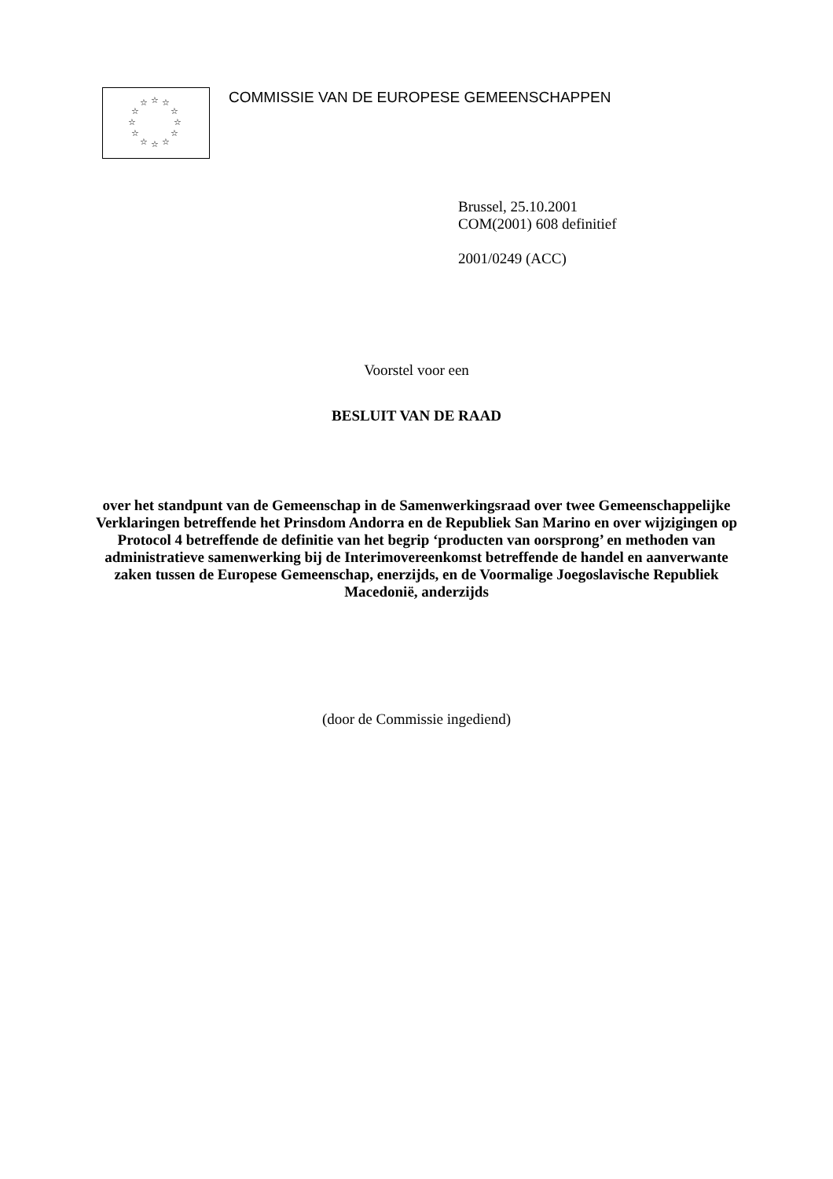☆ ☆ ☆
☆ ☆
☆ ☆
☆ ☆
☆ ☆ ☆
COMMISSIE VAN DE EUROPESE GEMEENSCHAPPEN
Brussel, 25.10.2001
COM(2001) 608 definitief
2001/0249 (ACC)
Voorstel voor een
BESLUIT VAN DE RAAD
over het standpunt van de Gemeenschap in de Samenwerkingsraad over twee Gemeenschappelijke Verklaringen betreffende het Prinsdom Andorra en de Republiek San Marino en over wijzigingen op Protocol 4 betreffende de definitie van het begrip ‘producten van oorsprong’ en methoden van administratieve samenwerking bij de Interimovereenkomst betreffende de handel en aanverwante zaken tussen de Europese Gemeenschap, enerzijds, en de Voormalige Joegoslavische Republiek Macedonië, anderzijds
(door de Commissie ingediend)